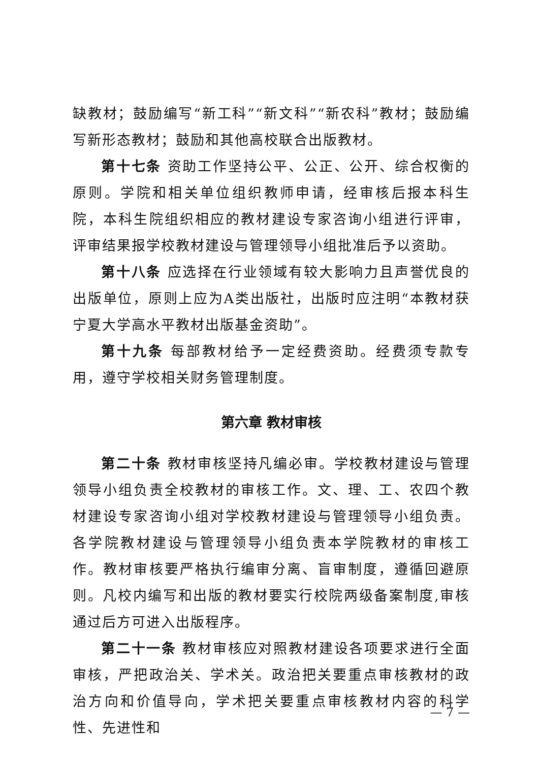缺教材；鼓励编写“新工科”“新文科”“新农科”教材；鼓励编写新形态教材；鼓励和其他高校联合出版教材。
第十七条 资助工作坚持公平、公正、公开、综合权衡的原则。学院和相关单位组织教师申请，经审核后报本科生院，本科生院组织相应的教材建设专家咨询小组进行评审，评审结果报学校教材建设与管理领导小组批准后予以资助。
第十八条 应选择在行业领域有较大影响力且声誉优良的出版单位，原则上应为A类出版社，出版时应注明“本教材获宁夏大学高水平教材出版基金资助”。
第十九条 每部教材给予一定经费资助。经费须专款专用，遵守学校相关财务管理制度。
第六章 教材审核
第二十条 教材审核坚持凡编必审。学校教材建设与管理领导小组负责全校教材的审核工作。文、理、工、农四个教材建设专家咨询小组对学校教材建设与管理领导小组负责。各学院教材建设与管理领导小组负责本学院教材的审核工作。教材审核要严格执行编审分离、盲审制度，遵循回避原则。凡校内编写和出版的教材要实行校院两级备案制度,审核通过后方可进入出版程序。
第二十一条 教材审核应对照教材建设各项要求进行全面审核，严把政治关、学术关。政治把关要重点审核教材的政治方向和价值导向，学术把关要重点审核教材内容的科学性、先进性和
— 7 —